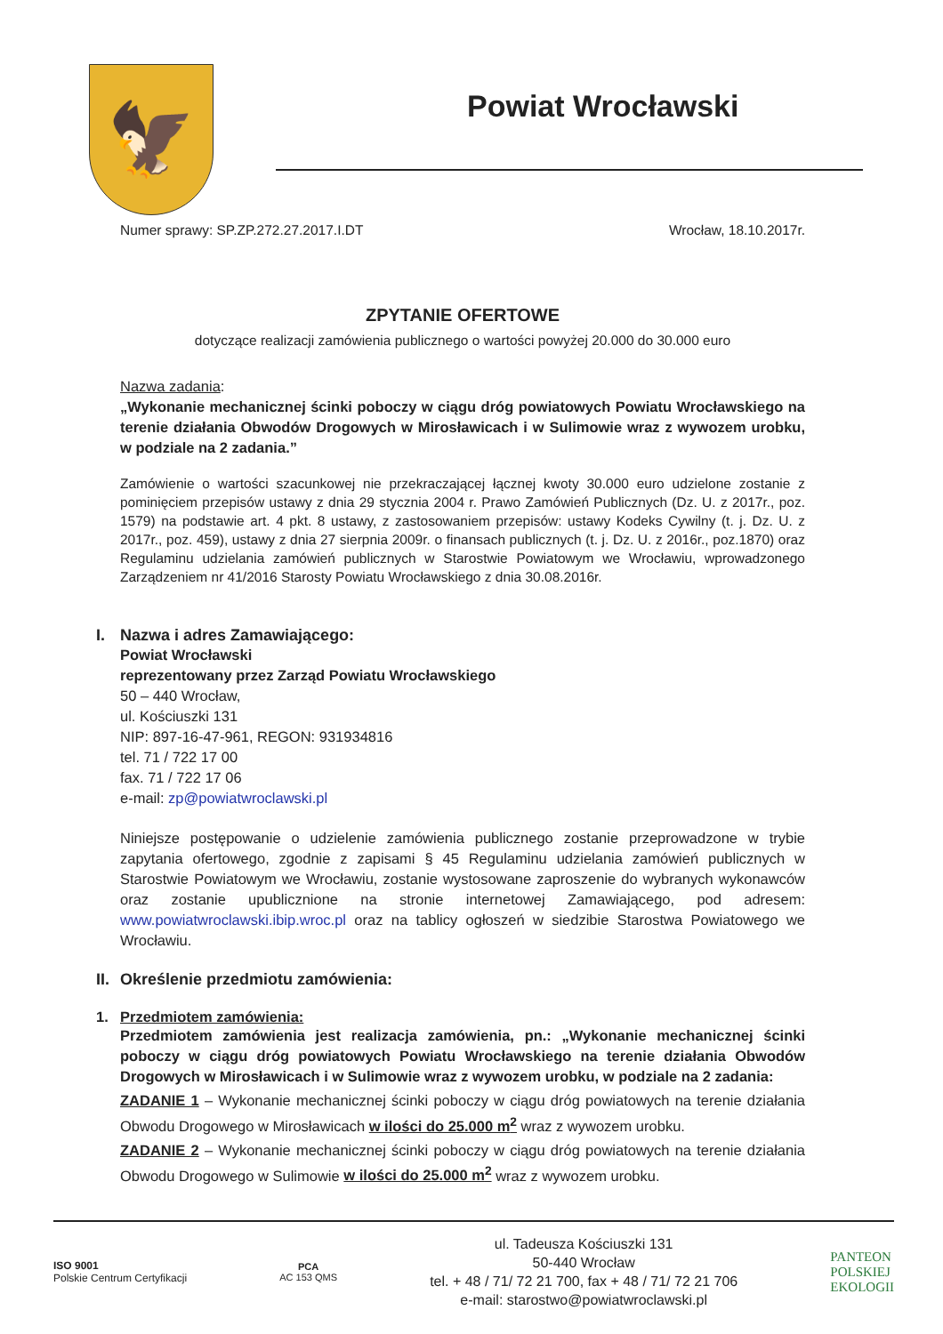🦅
Powiat Wrocławski
Numer sprawy: SP.ZP.272.27.2017.I.DT Wrocław, 18.10.2017r.
ZPYTANIE OFERTOWE
dotyczące realizacji zamówienia publicznego o wartości powyżej 20.000 do 30.000 euro
Nazwa zadania:
„Wykonanie mechanicznej ścinki poboczy w ciągu dróg powiatowych Powiatu Wrocławskiego na terenie działania Obwodów Drogowych w Mirosławicach i w Sulimowie wraz z wywozem urobku, w podziale na 2 zadania.”
Zamówienie o wartości szacunkowej nie przekraczającej łącznej kwoty 30.000 euro udzielone zostanie z pominięciem przepisów ustawy z dnia 29 stycznia 2004 r. Prawo Zamówień Publicznych (Dz. U. z 2017r., poz. 1579) na podstawie art. 4 pkt. 8 ustawy, z zastosowaniem przepisów: ustawy Kodeks Cywilny (t. j. Dz. U. z 2017r., poz. 459), ustawy z dnia 27 sierpnia 2009r. o finansach publicznych (t. j. Dz. U. z 2016r., poz.1870) oraz Regulaminu udzielania zamówień publicznych w Starostwie Powiatowym we Wrocławiu, wprowadzonego Zarządzeniem nr 41/2016 Starosty Powiatu Wrocławskiego z dnia 30.08.2016r.
I. Nazwa i adres Zamawiającego:
Powiat Wrocławski
reprezentowany przez Zarząd Powiatu Wrocławskiego
50 – 440 Wrocław,
ul. Kościuszki 131
NIP: 897-16-47-961, REGON: 931934816
tel. 71 / 722 17 00
fax. 71 / 722 17 06
e-mail: zp@powiatwroclawski.pl
Niniejsze postępowanie o udzielenie zamówienia publicznego zostanie przeprowadzone w trybie zapytania ofertowego, zgodnie z zapisami § 45 Regulaminu udzielania zamówień publicznych w Starostwie Powiatowym we Wrocławiu, zostanie wystosowane zaproszenie do wybranych wykonawców oraz zostanie upublicznione na stronie internetowej Zamawiającego, pod adresem: www.powiatwroclawski.ibip.wroc.pl oraz na tablicy ogłoszeń w siedzibie Starostwa Powiatowego we Wrocławiu.
II. Określenie przedmiotu zamówienia:
1. Przedmiotem zamówienia:
Przedmiotem zamówienia jest realizacja zamówienia, pn.: „Wykonanie mechanicznej ścinki poboczy w ciągu dróg powiatowych Powiatu Wrocławskiego na terenie działania Obwodów Drogowych w Mirosławicach i w Sulimowie wraz z wywozem urobku, w podziale na 2 zadania:
ZADANIE 1 – Wykonanie mechanicznej ścinki poboczy w ciągu dróg powiatowych na terenie działania Obwodu Drogowego w Mirosławicach w ilości do 25.000 m<sup>2</sup> wraz z wywozem urobku.
ZADANIE 2 – Wykonanie mechanicznej ścinki poboczy w ciągu dróg powiatowych na terenie działania Obwodu Drogowego w Sulimowie w ilości do 25.000 m<sup>2</sup> wraz z wywozem urobku.
ISO 9001
Polskie Centrum Certyfikacji
PCA
AC 153 QMS
ul. Tadeusza Kościuszki 131
50-440 Wrocław
tel. + 48 / 71/ 72 21 700, fax + 48 / 71/ 72 21 706
e-mail: starostwo@powiatwroclawski.pl
PANTEON
POLSKIEJ
EKOLOGII